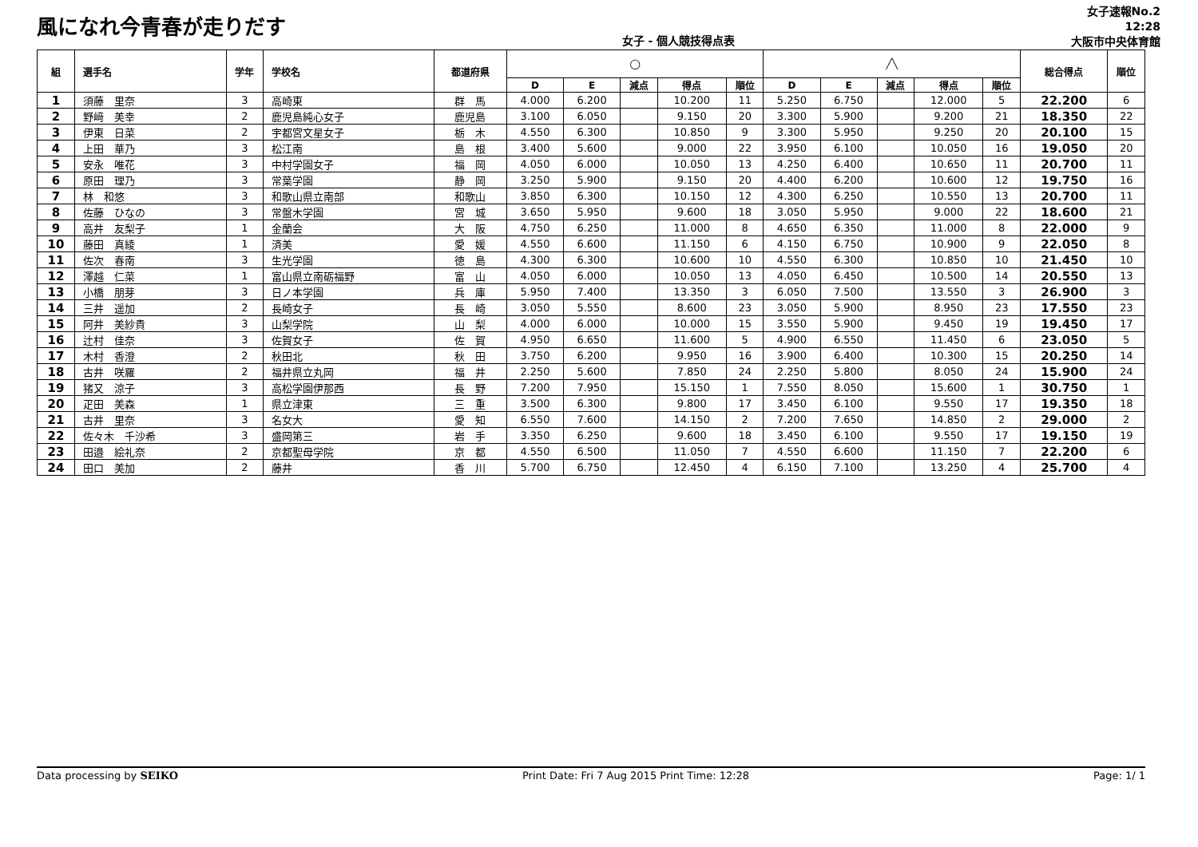風になれ今青春が走りだす
女子 - 個人競技得点表
女子速報No.2
12:28
大阪市中央体育館
| 組 | 選手名 | 学年 | 学校名 | 都道府県 | ◯ | | | | | ╱╲ | | | | | 総合得点 | 順位 |
| --- | --- | --- | --- | --- | --- | --- | --- | --- | --- | --- | --- | --- | --- | --- | --- | --- |
| | | | | | D | E | 減点 | 得点 | 順位 | D | E | 減点 | 得点 | 順位 | | |
| 1 | 須藤 里奈 | 3 | 高崎東 | 群 馬 | 4.000 | 6.200 | | 10.200 | 11 | 5.250 | 6.750 | | 12.000 | 5 | 22.200 | 6 |
| 2 | 野﨑 美幸 | 2 | 鹿児島純心女子 | 鹿児島 | 3.100 | 6.050 | | 9.150 | 20 | 3.300 | 5.900 | | 9.200 | 21 | 18.350 | 22 |
| 3 | 伊東 日菜 | 2 | 宇都宮文星女子 | 栃 木 | 4.550 | 6.300 | | 10.850 | 9 | 3.300 | 5.950 | | 9.250 | 20 | 20.100 | 15 |
| 4 | 上田 華乃 | 3 | 松江南 | 島 根 | 3.400 | 5.600 | | 9.000 | 22 | 3.950 | 6.100 | | 10.050 | 16 | 19.050 | 20 |
| 5 | 安永 唯花 | 3 | 中村学園女子 | 福 岡 | 4.050 | 6.000 | | 10.050 | 13 | 4.250 | 6.400 | | 10.650 | 11 | 20.700 | 11 |
| 6 | 原田 理乃 | 3 | 常葉学園 | 静 岡 | 3.250 | 5.900 | | 9.150 | 20 | 4.400 | 6.200 | | 10.600 | 12 | 19.750 | 16 |
| 7 | 林 和悠 | 3 | 和歌山県立南部 | 和歌山 | 3.850 | 6.300 | | 10.150 | 12 | 4.300 | 6.250 | | 10.550 | 13 | 20.700 | 11 |
| 8 | 佐藤 ひなの | 3 | 常盤木学園 | 宮 城 | 3.650 | 5.950 | | 9.600 | 18 | 3.050 | 5.950 | | 9.000 | 22 | 18.600 | 21 |
| 9 | 高井 友梨子 | 1 | 金蘭会 | 大 阪 | 4.750 | 6.250 | | 11.000 | 8 | 4.650 | 6.350 | | 11.000 | 8 | 22.000 | 9 |
| 10 | 藤田 真綾 | 1 | 済美 | 愛 媛 | 4.550 | 6.600 | | 11.150 | 6 | 4.150 | 6.750 | | 10.900 | 9 | 22.050 | 8 |
| 11 | 佐次 春南 | 3 | 生光学園 | 徳 島 | 4.300 | 6.300 | | 10.600 | 10 | 4.550 | 6.300 | | 10.850 | 10 | 21.450 | 10 |
| 12 | 澤越 仁菜 | 1 | 富山県立南砺福野 | 富 山 | 4.050 | 6.000 | | 10.050 | 13 | 4.050 | 6.450 | | 10.500 | 14 | 20.550 | 13 |
| 13 | 小橋 朋芽 | 3 | 日ノ本学園 | 兵 庫 | 5.950 | 7.400 | | 13.350 | 3 | 6.050 | 7.500 | | 13.550 | 3 | 26.900 | 3 |
| 14 | 三井 遥加 | 2 | 長崎女子 | 長 崎 | 3.050 | 5.550 | | 8.600 | 23 | 3.050 | 5.900 | | 8.950 | 23 | 17.550 | 23 |
| 15 | 阿井 美紗貴 | 3 | 山梨学院 | 山 梨 | 4.000 | 6.000 | | 10.000 | 15 | 3.550 | 5.900 | | 9.450 | 19 | 19.450 | 17 |
| 16 | 辻村 佳奈 | 3 | 佐賀女子 | 佐 賀 | 4.950 | 6.650 | | 11.600 | 5 | 4.900 | 6.550 | | 11.450 | 6 | 23.050 | 5 |
| 17 | 木村 香澄 | 2 | 秋田北 | 秋 田 | 3.750 | 6.200 | | 9.950 | 16 | 3.900 | 6.400 | | 10.300 | 15 | 20.250 | 14 |
| 18 | 古井 咲羅 | 2 | 福井県立丸岡 | 福 井 | 2.250 | 5.600 | | 7.850 | 24 | 2.250 | 5.800 | | 8.050 | 24 | 15.900 | 24 |
| 19 | 猪又 涼子 | 3 | 高松学園伊那西 | 長 野 | 7.200 | 7.950 | | 15.150 | 1 | 7.550 | 8.050 | | 15.600 | 1 | 30.750 | 1 |
| 20 | 疋田 美森 | 1 | 県立津東 | 三 重 | 3.500 | 6.300 | | 9.800 | 17 | 3.450 | 6.100 | | 9.550 | 17 | 19.350 | 18 |
| 21 | 古井 里奈 | 3 | 名女大 | 愛 知 | 6.550 | 7.600 | | 14.150 | 2 | 7.200 | 7.650 | | 14.850 | 2 | 29.000 | 2 |
| 22 | 佐々木 千沙希 | 3 | 盛岡第三 | 岩 手 | 3.350 | 6.250 | | 9.600 | 18 | 3.450 | 6.100 | | 9.550 | 17 | 19.150 | 19 |
| 23 | 田邉 絵礼奈 | 2 | 京都聖母学院 | 京 都 | 4.550 | 6.500 | | 11.050 | 7 | 4.550 | 6.600 | | 11.150 | 7 | 22.200 | 6 |
| 24 | 田口 美加 | 2 | 藤井 | 香 川 | 5.700 | 6.750 | | 12.450 | 4 | 6.150 | 7.100 | | 13.250 | 4 | 25.700 | 4 |
Data processing by SEIKO Print Date: Fri 7 Aug 2015 Print Time: 12:28 Page: 1/ 1